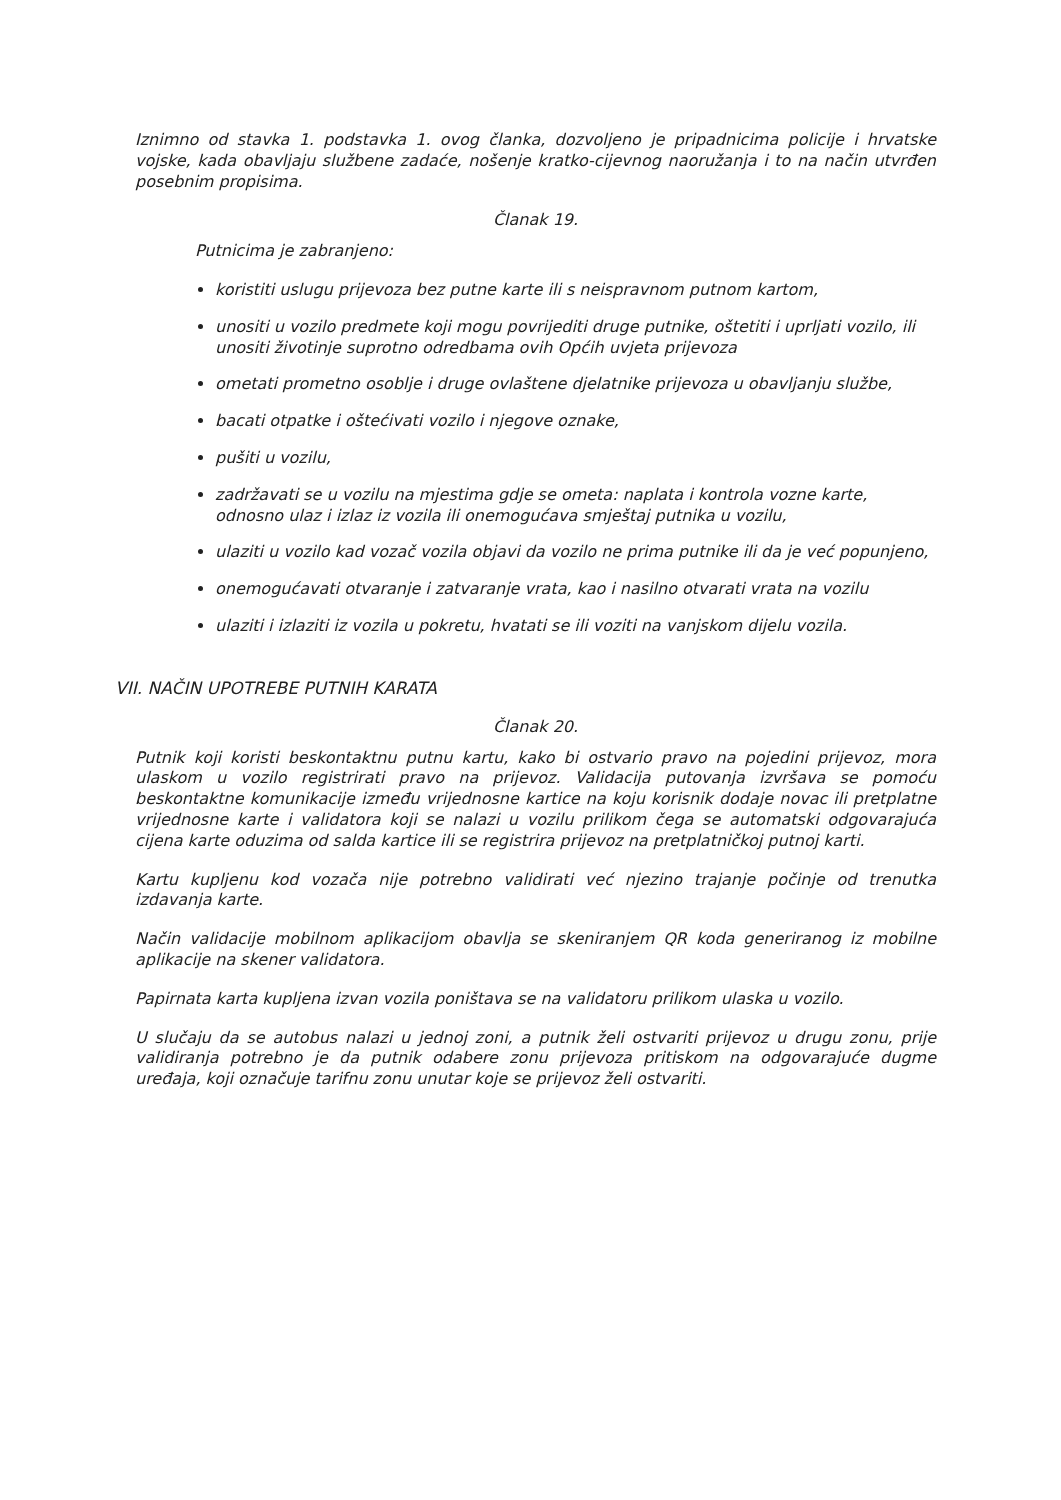Iznimno od stavka 1. podstavka 1. ovog članka, dozvoljeno je pripadnicima policije i hrvatske vojske, kada obavljaju službene zadaće, nošenje kratko-cijevnog naoružanja i to na način utvrđen posebnim propisima.
Članak 19.
Putnicima je zabranjeno:
koristiti uslugu prijevoza bez putne karte ili s neispravnom putnom kartom,
unositi u vozilo predmete koji mogu povrijediti druge putnike, oštetiti i uprljati vozilo, ili unositi životinje suprotno odredbama ovih Općih uvjeta prijevoza
ometati prometno osoblje i druge ovlaštene djelatnike prijevoza u obavljanju službe,
bacati otpatke i oštećivati vozilo i njegove oznake,
pušiti u vozilu,
zadržavati se u vozilu na mjestima gdje se ometa: naplata i kontrola vozne karte, odnosno ulaz i izlaz iz vozila ili onemogućava smještaj putnika u vozilu,
ulaziti u vozilo kad vozač vozila objavi da vozilo ne prima putnike ili da je već popunjeno,
onemogućavati otvaranje i zatvaranje vrata, kao i nasilno otvarati vrata na vozilu
ulaziti i izlaziti iz vozila u pokretu, hvatati se ili voziti na vanjskom dijelu vozila.
VII. NAČIN UPOTREBE PUTNIH KARATA
Članak 20.
Putnik koji koristi beskontaktnu putnu kartu, kako bi ostvario pravo na pojedini prijevoz, mora ulaskom u vozilo registrirati pravo na prijevoz. Validacija putovanja izvršava se pomoću beskontaktne komunikacije između vrijednosne kartice na koju korisnik dodaje novac ili pretplatne vrijednosne karte i validatora koji se nalazi u vozilu prilikom čega se automatski odgovarajuća cijena karte oduzima od salda kartice ili se registrira prijevoz na pretplatničkoj putnoj karti.
Kartu kupljenu kod vozača nije potrebno validirati već njezino trajanje počinje od trenutka izdavanja karte.
Način validacije mobilnom aplikacijom obavlja se skeniranjem QR koda generiranog iz mobilne aplikacije na skener validatora.
Papirnata karta kupljena izvan vozila poništava se na validatoru prilikom ulaska u vozilo.
U slučaju da se autobus nalazi u jednoj zoni, a putnik želi ostvariti prijevoz u drugu zonu, prije validiranja potrebno je da putnik odabere zonu prijevoza pritiskom na odgovarajuće dugme uređaja, koji označuje tarifnu zonu unutar koje se prijevoz želi ostvariti.